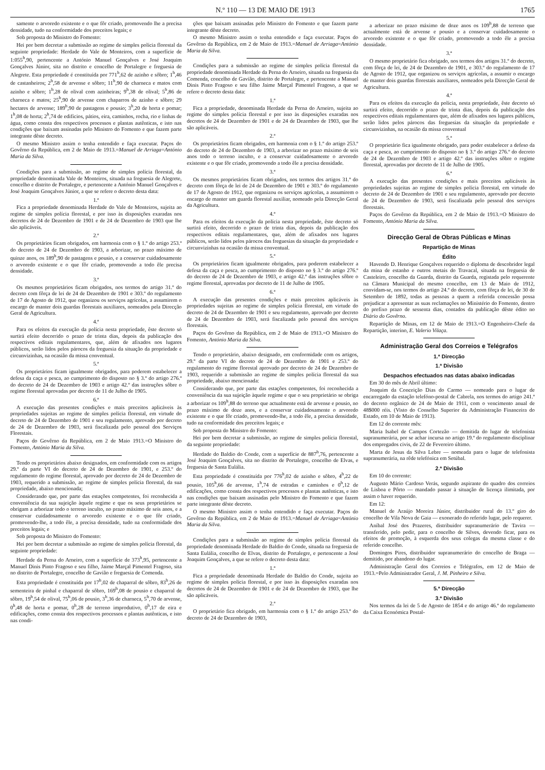N.º 110 — 13 DE MAIO DE 1913 1765
samente o arvoredo existente e o que fôr criado, promovendo lhe a precisa densidade, tudo na conformidade dos preceitos legais; e
Sob proposta do Ministro do Fomento:
Hei por bem decretar a submissão ao regime de simples polícia florestal da seguinte propriedade: Herdade do Vale de Monteiros, com a superfície de 1:055<sup>h</sup>,90, pertencente a António Manuel Gonçalves e José Joaquim Gonçalves Júnior, sita no distrito e concelho de Portalegre e freguesia de Alegrete. Esta propriedade é constituída por 771<sup>h</sup>,62 de azinho e sôbro; 1<sup>h</sup>,46 de castanheiros; 2<sup>h</sup>,58 de arvense e sôbro; 11<sup>h</sup>,90 de charneca e matos com azinho e sôbro; 1<sup>h</sup>,28 de olival com azinheiras; 9<sup>h</sup>,38 de olival; 5<sup>h</sup>,86 de charneca e matos; 25<sup>h</sup>,90 de arvense com chaparros de azinho e sôbro; 29 hectares de arvense; 189<sup>h</sup>,90 de pastagens e pousio; 3<sup>h</sup>,20 de horta e pomar; 1<sup>h</sup>,08 de horta; 2<sup>h</sup>,74 de edifícios, pátios, eira, caminhos, rocha, rio e linhas de água, como consta dos respectivos processos e plantas autênticas, e isto nas condições que baixam assinadas pelo Ministro do Fomento e que fazem parte integrante dêste decreto.
O mesmo Ministro assim o tenha entendido e faça executar. Paços do Govêrno da República, em 2 de Maio de 1913.=Manuel de Arriaga=António Maria da Silva.
Condições para a submissão, ao regime de simples polícia florestal, da propriedade denominada Vale de Monteiros, situada na freguesia de Alegrete, concelho e distrito de Portalegre, e pertencente a António Manuel Gonçalves e José Joaquim Gonçalves Júnior, a que se refere o decreto desta data:
1.ª
Fica a propriedade denominada Herdade do Vale de Monteiros, sujeita ao regime de simples polícia florestal, e por isso às disposições exaradas nos decretos de 24 de Dezembro de 1901 e de 24 de Dezembro de 1903 que lhe são aplicáveis.
2.ª
Os proprietários ficam obrigados, em harmonia com o § 1.º do artigo 253.º do decreto de 24 de Dezembro de 1903, a arborizar, no prazo máximo de quinze anos, os 189<sup>h</sup>,90 de pastagens e pousio, e a conservar cuidadosamente o arvoredo existente e o que fôr criado, promovendo a todo êle precisa densidade.
3.ª
Os mesmos proprietários ficam obrigados, nos termos do artigo 31.º do decreto com fôrça de lei de 24 de Dezembro de 1901 e 303.º do regulamento de 17 de Agosto de 1912, que organizou os serviços agrícolas, a assumirem o encargo de manter dois guardas florestais auxiliares, nomeados pela Direcção Geral de Agricultura.
4.ª
Para os efeitos da execução da polícia nesta propriedade, êste decreto só surtirá efeito decorrido o prazo de trinta dias, depois da publicação dos respectivos editais regulamentares, que, além de afixados nos lugares públicos, serão lidos pelos párocos da freguesia da situação da propriedade e circunvizinhas, na ocasião da missa conventual.
5.ª
Os proprietários ficam igualmente obrigados, para poderem estabelecer a defesa da caça e pesca, ao cumprimento do disposto no § 3.º do artigo 276.º do decreto de 24 de Dezembro de 1903 e artigo 42.º das instruções sôbre o regime florestal aprovadas por decreto de 11 de Julho de 1905.
6.ª
A execução das presentes condições e mais preceitos aplicáveis às propriedades sujeitas ao regime de simples polícia florestal, em virtude do decreto de 24 de Dezembro de 1901 e seu regulamento, aprovado por decreto de 24 de Dezembro de 1903, será fiscalizada pelo pessoal dos Serviços Florestais.
Paços do Govêrno da República, em 2 de Maio 1913.=O Ministro do Fomento, António Maria da Silva.
Tendo os proprietários abaixo designados, em conformidade com os artigos 29.º da parte VI do decreto de 24 de Dezembro de 1901, e 253.º do regulamento do regime florestal, aprovado por decreto de 24 de Dezembro de 1903, requerido a submissão, ao regime de simples polícia florestal, da sua propriedade, abaixo mencionada;
Considerando que, por parte das estações competentes, foi reconhecida a conveniência da sua sujeição àquele regime e que os seus proprietários se obrigam a arborizar todo o terreno inculto, no prazo máximo de seis anos, e a conservar cuidadosamente o arvoredo existente e o que fôr criado, promovendo-lhe, a todo êle, a precisa densidade, tudo na conformidade dos preceitos legais; e
Sob proposta do Ministro do Fomento:
Hei por bem decretar a submissão ao regime de simples polícia florestal, da seguinte propriedade:
Herdade da Perna do Arneiro, com a superfície de 373<sup>h</sup>,95, pertencente a Manuel Dinis Pinto Fragoso e seu filho, Jaime Marçal Pimentel Fragoso, sita no distrito de Portalegre, concelho de Gavião e freguesia de Comenda.
Esta propriedade é constituída por 17<sup>h</sup>,02 de chaparral de sôbro, 83<sup>h</sup>,26 de sementeira de pinhal e chaparral de sôbro, 169<sup>h</sup>,08 de pousio e chaparral de sôbro, 19<sup>h</sup>,54 de olival, 75<sup>h</sup>,06 de pousio, 3<sup>h</sup>,36 de charneca, 5<sup>h</sup>,70 de arvense, 0<sup>h</sup>,48 de horta e pomar, 0<sup>h</sup>,28 de terreno improdutivo, 0<sup>h</sup>,17 de eira e edificações, como consta dos respectivos processos e plantas autênticas, e isto nas condi-
ções que baixam assinadas pelo Ministro do Fomento e que fazem parte integrante dêste decreto.
O mesmo Ministro assim o tenha entendido e faça executar. Paços do Govêrno da República, em 2 de Maio de 1913.=Manuel de Arriaga=António Maria da Silva.
Condições para a submissão ao regime de simples polícia florestal da propriedade denominada Herdade da Perna do Arneiro, situada na freguesia da Comenda, concelho de Gavião, distrito de Portalegre, e pertencente a Manuel Dinis Pinto Fragoso e seu filho Jaime Marçal Pimentel Fragoso, a que se refere o decreto desta data:
1.ª
Fica a propriedade, denominada Herdade da Perna do Arneiro, sujeita ao regime do simples polícia florestal e por isso às disposições exaradas nos decretos de 24 de Dezembro de 1901 e de 24 de Dezembro de 1903, que lhe são aplicáveis.
2.ª
Os proprietários ficam obrigados, em harmonia com o § 1.º do artigo 253.º do decreto de 24 de Dezembro de 1903, a arborizar no prazo máximo de seis anos todo o terreno inculto, e a conservar cuidadosamente o arvoredo existente e o que fôr criado, promovendo a todo êle a precisa densidade.
3.ª
Os mesmos proprietários ficam obrigados, nos termos dos artigos 31.º do decreto com fôrça de lei de 24 de Dezembro de 1901 e 303.º do regulamento de 17 de Agosto de 1912, que organizou os serviços agrícolas, a assumirem o encargo de manter um guarda florestal auxiliar, nomeado pela Direcção Geral da Agricultura.
4.ª
Para os efeitos da execução da polícia nesta propriedade, êste decreto só surtirá efeito, decorrido o prazo de trinta dias, depois da publicação dos respectivos editais regulamentares, que, além de afixados nos lugares públicos, serão lidos pelos párocos das freguesias da situação da propriedade e circunvizinhas na ocasião da missa conventual.
5.ª
Os proprietários ficam igualmente obrigados, para poderem estabelecer a defesa da caça e pesca, ao cumprimento do disposto no § 3.º do artigo 276.º do decreto de 24 de Dezembro de 1903, e artigo 42.º das instruções sôbre o regime florestal, aprovadas por decreto de 11 de Julho de 1905.
6.ª
A execução das presentes condições e mais preceitos aplicáveis às propriedades sujeitas ao regime de simples polícia florestal, em virtude do decreto de 24 de Dezembro de 1901 e seu regulamento, aprovado por decreto de 24 de Dezembro de 1903, será fiscalizada pelo pessoal dos serviços florestais.
Paços do Govêrno da República, em 2 de Maio de 1913.=O Ministro do Fomento, António Maria da Silva.
Tendo o proprietário, abaixo designado, em conformidade com os artigos, 29.º da parte VI do decreto de 24 de Dezembro de 1901 e 253.º do regulamento do regime florestal aprovado por decreto de 24 de Dezembro de 1903, requerido a submissão ao regime de simples polícia florestal da sua propriedade, abaixo mencionada:
Considerando que, por parte das estações competentes, foi reconhecida a conveniência da sua sujeição àquele regime e que o seu proprietário se obriga a arborizar os 109<sup>h</sup>,88 do terreno que actualmente está de arvense e pousio, no prazo máximo de doze anos, e a conservar cuidadosamente o arvoredo existente e o que fôr criado, promovendo-lhe, a todo êle, a precisa densidade, tudo na conformidade dos preceitos legais; e
Sob proposta do Ministro do Fomento:
Hei por bem decretar a submissão, ao regime de simples polícia florestal, da seguinte propriedade:
Herdade do Baldio do Conde, com a superfície de 887<sup>h</sup>,76, pertencente a José Joaquim Gonçalves, sita no distrito de Portalegre, concelho de Elvas, e freguesia de Santa Eulália.
Esta propriedade é constituída por 776<sup>h</sup>,02 de azinho e sôbro, 4<sup>h</sup>,22 de pousio, 105<sup>h</sup>,66 de arvense, 1<sup>h</sup>,74 de estradas e caminhos e 0<sup>h</sup>,12 de edificações, como consta dos respectivos processos e plantas autênticas, e isto nas condições que baixam assinadas pelo Ministro do Fomento e que fazem parte integrante dêste decreto.
O mesmo Ministro assim o tenha entendido e faça executar. Paços do Govêrno da República, em 2 de Maio de 1913.=Manuel de Arriaga=António Maria da Silva.
Condições para a submissão ao regime de simples polícia florestal da propriedade denominada Herdade do Baldio do Conde, situada na freguesia de Santa Eulália, concelho de Elvas, distrito de Portalegre, e pertencente a José Joaquim Gonçalves, a que se refere o decreto desta data:
1.ª
Fica a propriedade denominada Herdade do Baldio do Conde, sujeita ao regime de simples polícia florestal, e por isso às disposições exaradas nos decretos de 24 de Dezembro de 1901 e de 24 de Dezembro de 1903, que lhe são aplicáveis.
2.ª
O proprietário fica obrigado, em harmonia com o § 1.º do artigo 253.º do decreto de 24 de Dezembro de 1903,
a arborizar no prazo máximo de doze anos os 109<sup>h</sup>,88 de terreno que actualmente está de arvense e pousio e a conservar cuidadosamente o arvoredo existente e o que fôr criado, promovendo a todo êle a precisa densidade.
3.ª
O mesmo proprietário fica obrigado, nos termos dos artigos 31.º do decreto, com fôrça de lei, de 24 de Dezembro de 1901, e 303.º do regulamento de 17 de Agosto de 1912, que organizou os serviços agrícolas, a assumir o encargo de manter dois guardas florestais auxiliares, nomeados pela Direcção Geral de Agricultura.
4.ª
Para os efeitos da execução da polícia, nesta propriedade, êste decreto só surtirá efeito, decorrido o prazo de trinta dias, depois da publicação dos respectivos editais regulamentares que, além de afixados nos lugares públicos, serão lidos pelos párocos das freguesias da situação da propriedade e circunvizinhas, na ocasião da missa conventual
5.ª
O proprietário fica igualmente obrigado, para poder estabelecer a defeso da caça e pesca, ao cumprimento do disposto no § 3.º do artigo 276.º do decreto de 24 de Dezembro de 1903 e artigo 42.º das instruções sôbre o regime florestal, aprovadas por decreto de 11 de Julho de 1905.
6.ª
A execução das presentes condições e mais preceitos aplicáveis às propriedades sujeitas ao regime de simples polícia florestal, em virtude do decreto de 24 de Dezembro de 1901 e seu regulamento, aprovado por decreto de 24 de Dezembro de 1903, será fiscalizada pelo pessoal dos serviços florestais.
Paços do Govêrno da República, em 2 de Maio de 1913.=O Ministro do Fomento, António Maria da Silva.
Direcção Geral de Obras Públicas e Minas
Repartição de Minas
Édito
Havendo D. Henrique Gonçalves requerido o diploma de descobridor legal da mina de estanho e outros metais do Travacal, situada na freguesia de Casteleiro, concelho da Guarda, distrito da Guarda, registada pelo requerente na Câmara Municipal do mesmo concelho, em 13 de Maio de 1912, convidam-se, nos termos do artigo 24.º do decreto, com fôrça de lei, de 30 de Setembro de 1892, todas as pessoas a quem a referida concessão possa prejudicar a apresentar as suas reclamações no Ministério do Fomento, dentro do prefixo prazo de sessenta dias, contados da publicação dêste édito no Diário do Govêrno.
Repartição de Minas, em 12 de Maio de 1913.=O Engenheiro-Chefe da Repartição, interino, E. Valerio Vilaça.
Administração Geral dos Correios e Telégrafos
1.ª Direcção
1.ª Divisão
Despachos efectuados nas datas abaixo indicadas
Em 30 do mês de Abril último:
Joaquim da Conceição Dias do Carmo — nomeado para o lugar de encarregado da estação telefóno-postal de Cabrela, nos termos do artigo 241.º do decreto orgânico de 24 de Maio de 1911, com o vencimento anual de 48$000 réis. (Visto do Conselho Superior da Administração Financeira do Estado, em 10 de Maio de 1913).
Em 12 do corrente mês:
Maria Isabel de Campos Cortezão — demitida do lugar de telefonista supranumerária, por se achar incursa no artigo 19.º do regulamento disciplinar dos empregados civis, de 22 de Fevereiro último.
Marta de Jesus da Silva Lebre — nomeada para o lugar de telefonista supranumerária, na rêde telefónica em Setúbal.
2.ª Divisão
Em 10 do corrente:
Augusto Mário Cardoso Verás, segundo aspirante do quadro dos correios de Lisboa e Pôrto — mandado passar à situação de licença ilimitada, por assim o haver requerido.
Em 12:
Manuel de Araújo Moreira Júnior, distribuidor rural do 13.º giro do concelho de Vila Nova de Gaia — exonerado do referido lugar, pelo requerer.
Aníbal José dos Prazeres, distribuidor supranumerário de Tavira — transferido, pelo pedir, para o concelho de Silves, devendo ficar, para os efeitos de promoção, à esquerda dos seus colegas da mesma classe e do referido concelho.
Domingos Pires, distribuidor supranumerário do concelho de Braga — demitido, por abandono do lugar.
Administração Geral dos Correios e Telégrafos, em 12 de Maio de 1913.=Pelo Administrador Geral, J. M. Pinheiro e Silva.
5.ª Direcção
3.ª Divisão
Nos termos da lei de 5 de Agosto de 1854 e do artigo 46.º do regulamento da Caixa Económica Postal-